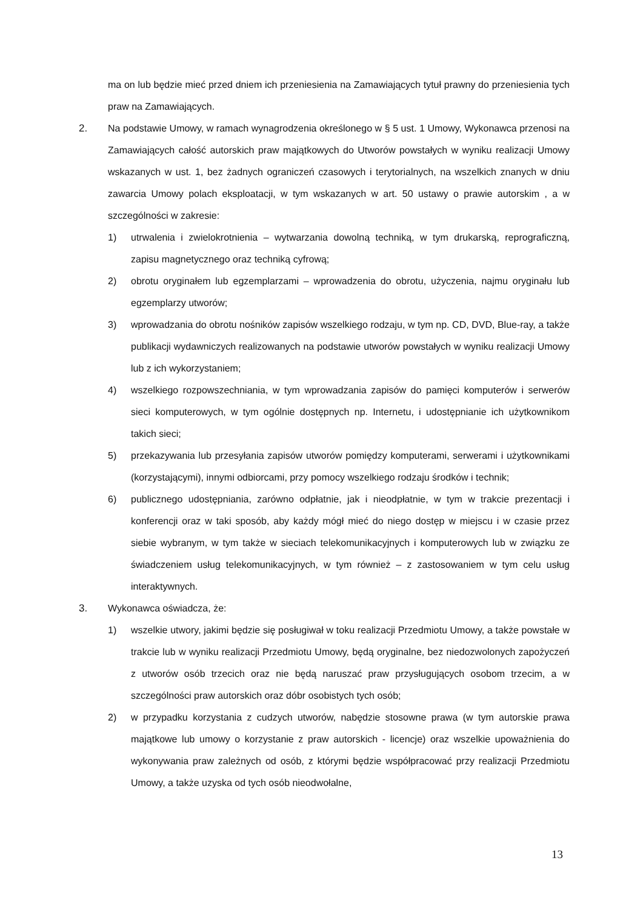ma on lub będzie mieć przed dniem ich przeniesienia na Zamawiających tytuł prawny do przeniesienia tych praw na Zamawiających.
2. Na podstawie Umowy, w ramach wynagrodzenia określonego w § 5 ust. 1 Umowy, Wykonawca przenosi na Zamawiających całość autorskich praw majątkowych do Utworów powstałych w wyniku realizacji Umowy wskazanych w ust. 1, bez żadnych ograniczeń czasowych i terytorialnych, na wszelkich znanych w dniu zawarcia Umowy polach eksploatacji, w tym wskazanych w art. 50 ustawy o prawie autorskim , a w szczególności w zakresie:
1) utrwalenia i zwielokrotnienia – wytwarzania dowolną techniką, w tym drukarską, reprograficzną, zapisu magnetycznego oraz techniką cyfrową;
2) obrotu oryginałem lub egzemplarzami – wprowadzenia do obrotu, użyczenia, najmu oryginału lub egzemplarzy utworów;
3) wprowadzania do obrotu nośników zapisów wszelkiego rodzaju, w tym np. CD, DVD, Blue-ray, a także publikacji wydawniczych realizowanych na podstawie utworów powstałych w wyniku realizacji Umowy lub z ich wykorzystaniem;
4) wszelkiego rozpowszechniania, w tym wprowadzania zapisów do pamięci komputerów i serwerów sieci komputerowych, w tym ogólnie dostępnych np. Internetu, i udostępnianie ich użytkownikom takich sieci;
5) przekazywania lub przesyłania zapisów utworów pomiędzy komputerami, serwerami i użytkownikami (korzystającymi), innymi odbiorcami, przy pomocy wszelkiego rodzaju środków i technik;
6) publicznego udostępniania, zarówno odpłatnie, jak i nieodpłatnie, w tym w trakcie prezentacji i konferencji oraz w taki sposób, aby każdy mógł mieć do niego dostęp w miejscu i w czasie przez siebie wybranym, w tym także w sieciach telekomunikacyjnych i komputerowych lub w związku ze świadczeniem usług telekomunikacyjnych, w tym również – z zastosowaniem w tym celu usług interaktywnych.
3. Wykonawca oświadcza, że:
1) wszelkie utwory, jakimi będzie się posługiwał w toku realizacji Przedmiotu Umowy, a także powstałe w trakcie lub w wyniku realizacji Przedmiotu Umowy, będą oryginalne, bez niedozwolonych zapożyczeń z utworów osób trzecich oraz nie będą naruszać praw przysługujących osobom trzecim, a w szczególności praw autorskich oraz dóbr osobistych tych osób;
2) w przypadku korzystania z cudzych utworów, nabędzie stosowne prawa (w tym autorskie prawa majątkowe lub umowy o korzystanie z praw autorskich - licencje) oraz wszelkie upoważnienia do wykonywania praw zależnych od osób, z którymi będzie współpracować przy realizacji Przedmiotu Umowy, a także uzyska od tych osób nieodwołalne,
13